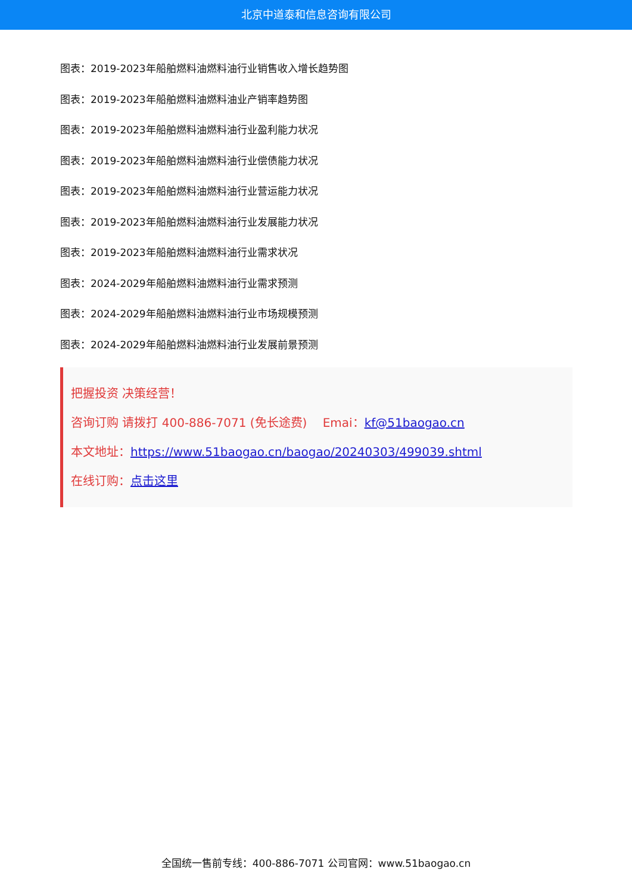北京中道泰和信息咨询有限公司
图表：2019-2023年船舶燃料油燃料油行业销售收入增长趋势图
图表：2019-2023年船舶燃料油燃料油业产销率趋势图
图表：2019-2023年船舶燃料油燃料油行业盈利能力状况
图表：2019-2023年船舶燃料油燃料油行业偿债能力状况
图表：2019-2023年船舶燃料油燃料油行业营运能力状况
图表：2019-2023年船舶燃料油燃料油行业发展能力状况
图表：2019-2023年船舶燃料油燃料油行业需求状况
图表：2024-2029年船舶燃料油燃料油行业需求预测
图表：2024-2029年船舶燃料油燃料油行业市场规模预测
图表：2024-2029年船舶燃料油燃料油行业发展前景预测
把握投资 决策经营！
咨询订购 请拨打 400-886-7071 (免长途费)　 Emai：kf@51baogao.cn
本文地址：https://www.51baogao.cn/baogao/20240303/499039.shtml
在线订购：点击这里
全国统一售前专线：400-886-7071 公司官网：www.51baogao.cn